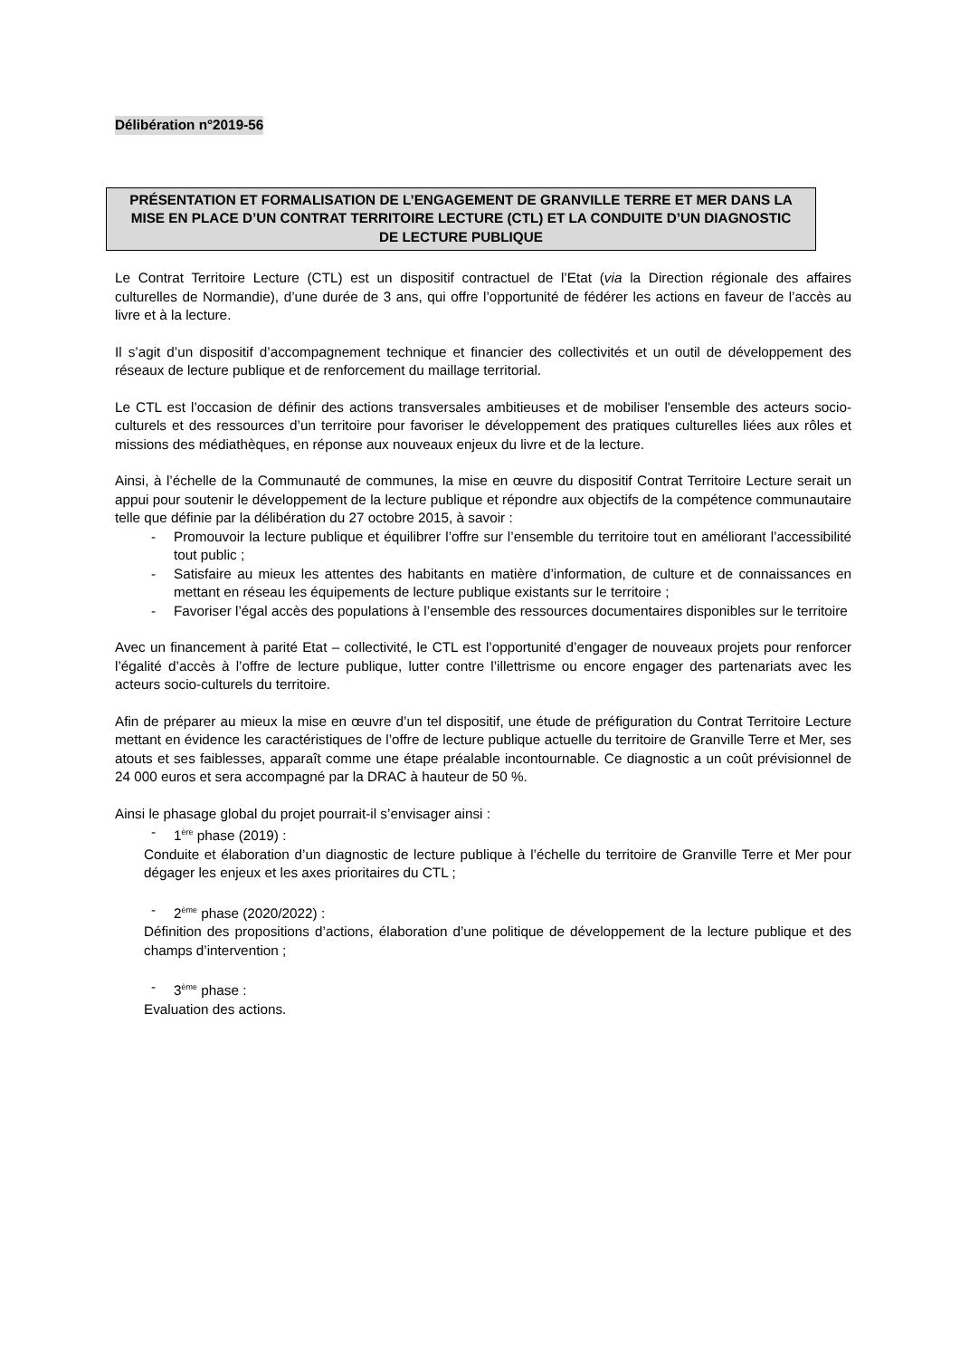Délibération n°2019-56
PRÉSENTATION ET FORMALISATION DE L’ENGAGEMENT DE GRANVILLE TERRE ET MER DANS LA MISE EN PLACE D’UN CONTRAT TERRITOIRE LECTURE (CTL) ET LA CONDUITE D’UN DIAGNOSTIC DE LECTURE PUBLIQUE
Le Contrat Territoire Lecture (CTL) est un dispositif contractuel de l’Etat (via la Direction régionale des affaires culturelles de Normandie), d’une durée de 3 ans, qui offre l’opportunité de fédérer les actions en faveur de l’accès au livre et à la lecture.
Il s’agit d’un dispositif d’accompagnement technique et financier des collectivités et un outil de développement des réseaux de lecture publique et de renforcement du maillage territorial.
Le CTL est l’occasion de définir des actions transversales ambitieuses et de mobiliser l'ensemble des acteurs socio-culturels et des ressources d’un territoire pour favoriser le développement des pratiques culturelles liées aux rôles et missions des médiathèques, en réponse aux nouveaux enjeux du livre et de la lecture.
Ainsi, à l’échelle de la Communauté de communes, la mise en œuvre du dispositif Contrat Territoire Lecture serait un appui pour soutenir le développement de la lecture publique et répondre aux objectifs de la compétence communautaire telle que définie par la délibération du 27 octobre 2015, à savoir :
- Promouvoir la lecture publique et équilibrer l’offre sur l’ensemble du territoire tout en améliorant l’accessibilité tout public ;
- Satisfaire au mieux les attentes des habitants en matière d’information, de culture et de connaissances en mettant en réseau les équipements de lecture publique existants sur le territoire ;
- Favoriser l’égal accès des populations à l’ensemble des ressources documentaires disponibles sur le territoire
Avec un financement à parité Etat – collectivité, le CTL est l’opportunité d’engager de nouveaux projets pour renforcer l’égalité d’accès à l’offre de lecture publique, lutter contre l’illettrisme ou encore engager des partenariats avec les acteurs socio-culturels du territoire.
Afin de préparer au mieux la mise en œuvre d’un tel dispositif, une étude de préfiguration du Contrat Territoire Lecture mettant en évidence les caractéristiques de l’offre de lecture publique actuelle du territoire de Granville Terre et Mer, ses atouts et ses faiblesses, apparaît comme une étape préalable incontournable. Ce diagnostic a un coût prévisionnel de 24 000 euros et sera accompagné par la DRAC à hauteur de 50 %.
Ainsi le phasage global du projet pourrait-il s’envisager ainsi :
- 1<sup>ère</sup> phase (2019) :
Conduite et élaboration d’un diagnostic de lecture publique à l’échelle du territoire de Granville Terre et Mer pour dégager les enjeux et les axes prioritaires du CTL ;
- 2<sup>ème</sup> phase (2020/2022) :
Définition des propositions d’actions, élaboration d’une politique de développement de la lecture publique et des champs d’intervention ;
- 3<sup>ème</sup> phase :
Evaluation des actions.